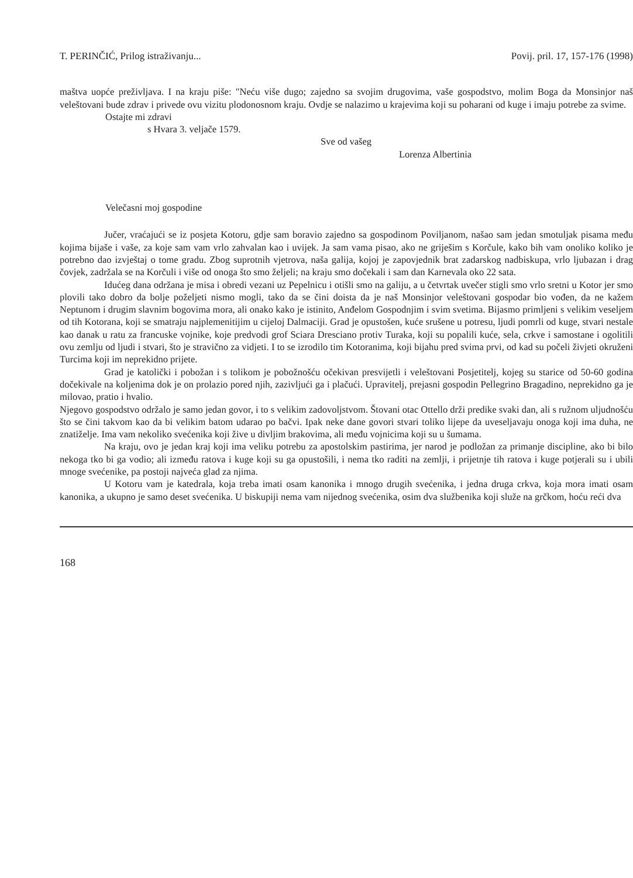T. PERINČIĆ, Prilog istraživanju... Povij. pril. 17, 157-176 (1998)
maštva uopće preživljava. I na kraju piše: "Neću više dugo; zajedno sa svojim drugovima, vaše gospodstvo, molim Boga da Monsinjor naš veleštovani bude zdrav i privede ovu vizitu plodonosnom kraju. Ovdje se nalazimo u krajevima koji su poharani od kuge i imaju potrebe za svime.
Ostajte mi zdravi
s Hvara 3. veljače 1579.
Sve od vašeg
Lorenza Albertinia
Velečasni moj gospodine
Jučer, vraćajući se iz posjeta Kotoru, gdje sam boravio zajedno sa gospodinom Povilja­nom, našao sam jedan smotuljak pisama među kojima bijaše i vaše, za koje sam vam vrlo za­hvalan kao i uvijek. Ja sam vama pisao, ako ne griješim s Korčule, kako bih vam onoliko koliko je potrebno dao izvještaj o tome gradu. Zbog suprotnih vjetrova, naša galija, kojoj je zapovjed­nik brat zadarskog nadbiskupa, vrlo ljubazan i drag čovjek, zadržala se na Korčuli i više od onoga što smo željeli; na kraju smo dočekali i sam dan Karnevala oko 22 sata.
Idućeg dana održana je misa i obredi vezani uz Pepelnicu i otišli smo na galiju, a u čet­vrtak uvečer stigli smo vrlo sretni u Kotor jer smo plovili tako dobro da bolje poželjeti nismo mogli, tako da se čini doista da je naš Monsinjor veleštovani gospodar bio vođen, da ne kažem Neptunom i drugim slavnim bogovima mora, ali onako kako je istinito, Anđelom Gospodnjim i svim svetima. Bijasmo primljeni s velikim veseljem od tih Kotorana, koji se smatraju najple­menitijim u cijeloj Dalmaciji. Grad je opustošen, kuće srušene u potresu, ljudi pomrli od kuge, stvari nestale kao danak u ratu za francuske vojnike, koje predvodi grof Sciara Dresciano protiv Turaka, koji su popalili kuće, sela, crkve i samostane i ogolitili ovu zemlju od ljudi i stvari, što je stravično za vidjeti. I to se izrodilo tim Kotoranima, koji bijahu pred svima prvi, od kad su počeli živjeti okruženi Turcima koji im neprekidno prijete.
Grad je katolički i pobožan i s tolikom je pobožnošću očekivan presvijetli i veleštovani Posjetitelj, kojeg su starice od 50-60 godina dočekivale na koljenima dok je on prolazio pored njih, zazivljući ga i plačući. Upravitelj, prejasni gospodin Pellegrino Bragadino, neprekidno ga je milovao, pratio i hvalio.
Njegovo gospodstvo održalo je samo jedan govor, i to s velikim zadovoljstvom. Štovani otac Ottello drži predike svaki dan, ali s ružnom uljudnošću što se čini takvom kao da bi velikim batom udarao po bačvi. Ipak neke dane govori stvari toliko lijepe da uveseljavaju onoga koji ima duha, ne znatiželje. Ima vam nekoliko svećenika koji žive u divljim brakovima, ali među vojnicima koji su u šumama.
Na kraju, ovo je jedan kraj koji ima veliku potrebu za apostolskim pastirima, jer narod je podložan za primanje discipline, ako bi bilo nekoga tko bi ga vodio; ali između ratova i kuge koji su ga opustošili, i nema tko raditi na zemlji, i prijetnje tih ratova i kuge potjerali su i ubili mnoge svećenike, pa postoji najveća glad za njima.
U Kotoru vam je katedrala, koja treba imati osam kanonika i mnogo drugih svećenika, i jedna druga crkva, koja mora imati osam kanonika, a ukupno je samo deset svećenika. U bi­skupiji nema vam nijednog svećenika, osim dva službenika koji služe na grčkom, hoću reći dva
168